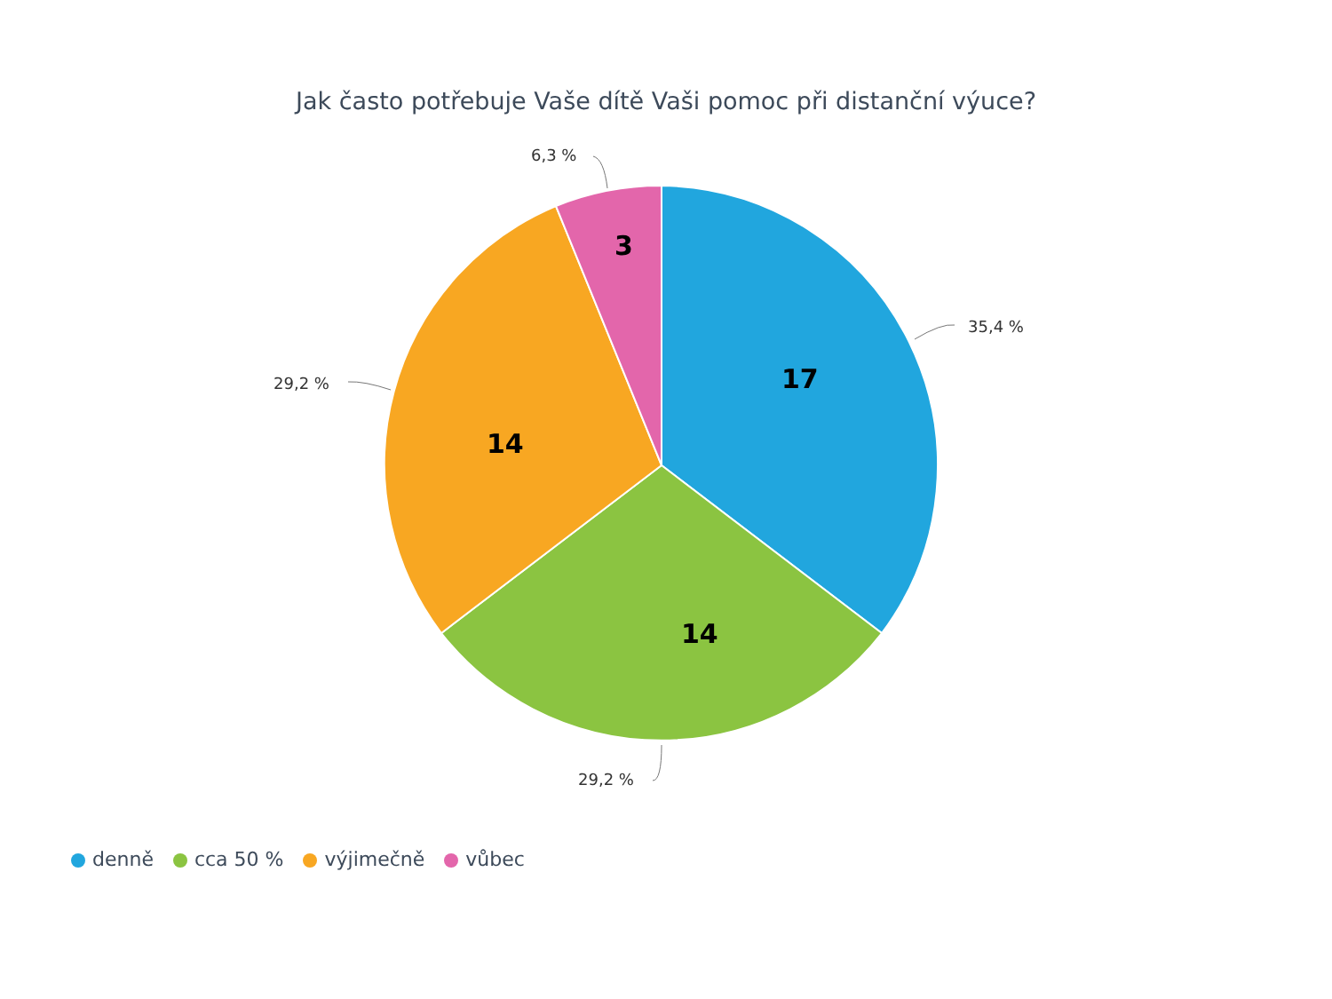Jak často potřebuje Vaše dítě Vaši pomoc při distanční výuce?
6,3 %
35,4 %
29,2 %
29,2 %
3
17
14
14
denně cca 50 % výjimečně vůbec